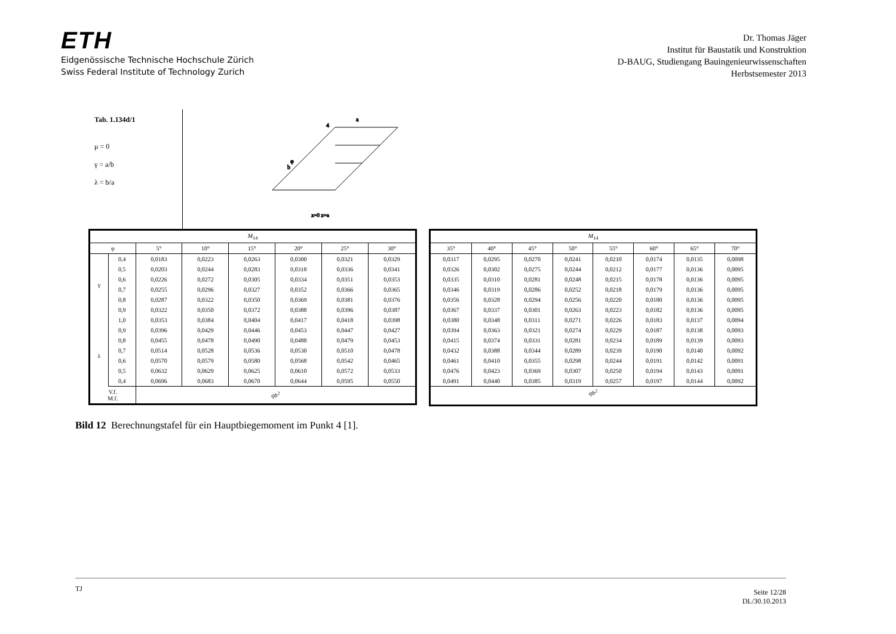ETH
Eidgenössische Technische Hochschule Zürich
Swiss Federal Institute of Technology Zurich
Dr. Thomas Jäger
Institut für Baustatik und Konstruktion
D-BAUG, Studiengang Bauingenieurwissenschaften
Herbstsemester 2013
Tab. 1.134d/1
μ = 0
γ = a/b
λ = b/a
a
b
φ
4
x=0 x=a
| M<sub>14</sub> | | | | | | | |
| --- | --- | --- | --- | --- | --- | --- | --- |
| φ | | 5° | 10° | 15° | 20° | 25° | 30° |
| γ | 0,4 | 0,0183 | 0,0223 | 0,0263 | 0,0300 | 0,0321 | 0,0329 |
| | 0,5 | 0,0203 | 0,0244 | 0,0283 | 0,0318 | 0,0336 | 0,0341 |
| | 0,6 | 0,0226 | 0,0272 | 0,0305 | 0,0334 | 0,0351 | 0,0353 |
| | 0,7 | 0,0255 | 0,0296 | 0,0327 | 0,0352 | 0,0366 | 0,0365 |
| | 0,8 | 0,0287 | 0,0322 | 0,0350 | 0,0369 | 0,0381 | 0,0376 |
| | 0,9 | 0,0322 | 0,0350 | 0,0372 | 0,0388 | 0,0396 | 0,0387 |
| | 1,0 | 0,0353 | 0,0384 | 0,0404 | 0,0417 | 0,0418 | 0,0398 |
| λ | 0,9 | 0,0396 | 0,0429 | 0,0446 | 0,0453 | 0,0447 | 0,0427 |
| | 0,8 | 0,0455 | 0,0478 | 0,0490 | 0,0488 | 0,0479 | 0,0453 |
| | 0,7 | 0,0514 | 0,0528 | 0,0536 | 0,0530 | 0,0510 | 0,0478 |
| | 0,6 | 0,0570 | 0,0579 | 0,0580 | 0,0568 | 0,0542 | 0,0465 |
| | 0,5 | 0,0632 | 0,0629 | 0,0625 | 0,0610 | 0,0572 | 0,0533 |
| | 0,4 | 0,0696 | 0,0683 | 0,0670 | 0,0644 | 0,0595 | 0,0550 |
| V.f. M.f. | | qb<sup>2</sup> | | | | | |
| M<sub>14</sub> | | | | | | | |
| --- | --- | --- | --- | --- | --- | --- | --- |
| 35° | 40° | 45° | 50° | 55° | 60° | 65° | 70° |
| 0,0317 | 0,0295 | 0,0270 | 0,0241 | 0,0210 | 0,0174 | 0,0135 | 0,0098 |
| 0,0326 | 0,0302 | 0,0275 | 0,0244 | 0,0212 | 0,0177 | 0,0136 | 0,0095 |
| 0,0335 | 0,0310 | 0,0281 | 0,0248 | 0,0215 | 0,0178 | 0,0136 | 0,0095 |
| 0,0346 | 0,0319 | 0,0286 | 0,0252 | 0,0218 | 0,0179 | 0,0136 | 0,0095 |
| 0,0356 | 0,0328 | 0,0294 | 0,0256 | 0,0220 | 0,0180 | 0,0136 | 0,0095 |
| 0,0367 | 0,0337 | 0,0301 | 0,0263 | 0,0223 | 0,0182 | 0,0136 | 0,0095 |
| 0,0380 | 0,0348 | 0,0311 | 0,0271 | 0,0226 | 0,0183 | 0,0137 | 0,0094 |
| 0,0394 | 0,0363 | 0,0321 | 0,0274 | 0,0229 | 0,0187 | 0,0138 | 0,0093 |
| 0,0415 | 0,0374 | 0,0331 | 0,0281 | 0,0234 | 0,0189 | 0,0139 | 0,0093 |
| 0,0432 | 0,0388 | 0,0344 | 0,0289 | 0,0239 | 0,0190 | 0,0140 | 0,0092 |
| 0,0461 | 0,0410 | 0,0355 | 0,0298 | 0,0244 | 0,0191 | 0,0142 | 0,0091 |
| 0,0476 | 0,0423 | 0,0369 | 0,0307 | 0,0250 | 0,0194 | 0,0143 | 0,0091 |
| 0,0491 | 0,0440 | 0,0385 | 0,0319 | 0,0257 | 0,0197 | 0,0144 | 0,0092 |
| qb<sup>2</sup> | | | | | | | |
Bild 12 Berechnungstafel für ein Hauptbiegemoment im Punkt 4 [1].
TJ
Seite 12/28
DL/30.10.2013